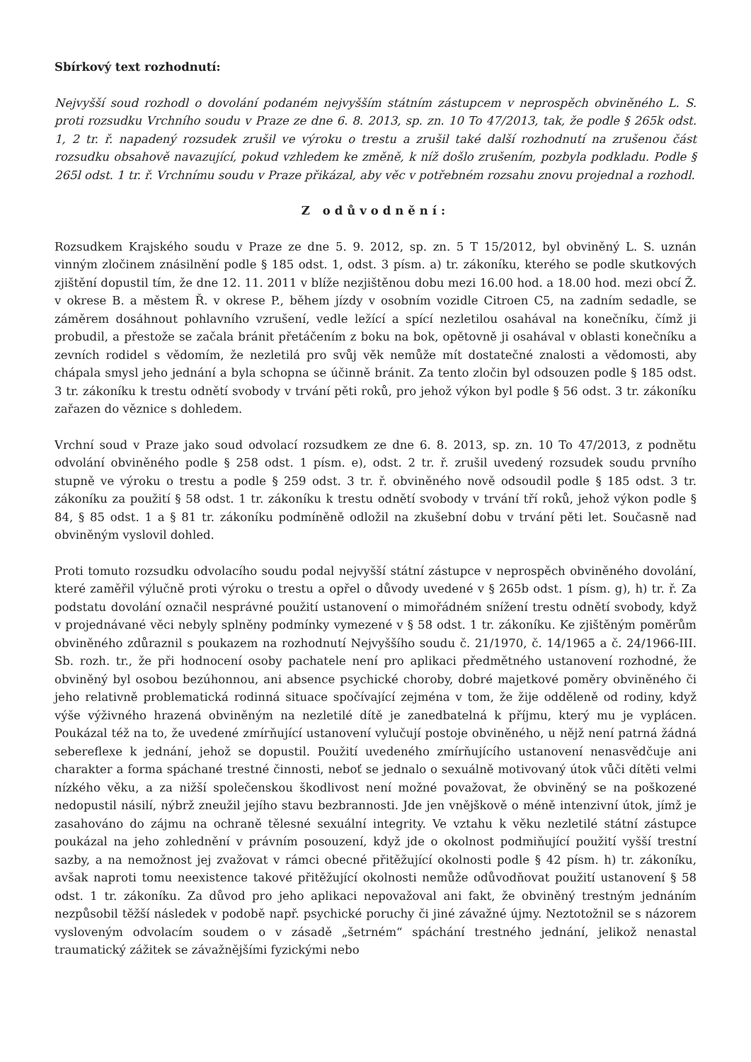Sbírkový text rozhodnutí:
Nejvyšší soud rozhodl o dovolání podaném nejvyšším státním zástupcem v neprospěch obviněného L. S. proti rozsudku Vrchního soudu v Praze ze dne 6. 8. 2013, sp. zn. 10 To 47/2013, tak, že podle § 265k odst. 1, 2 tr. ř. napadený rozsudek zrušil ve výroku o trestu a zrušil také další rozhodnutí na zrušenou část rozsudku obsahově navazující, pokud vzhledem ke změně, k níž došlo zrušením, pozbyla podkladu. Podle § 265l odst. 1 tr. ř. Vrchnímu soudu v Praze přikázal, aby věc v potřebném rozsahu znovu projednal a rozhodl.
Z odůvodnění:
Rozsudkem Krajského soudu v Praze ze dne 5. 9. 2012, sp. zn. 5 T 15/2012, byl obviněný L. S. uznán vinným zločinem znásilnění podle § 185 odst. 1, odst. 3 písm. a) tr. zákoníku, kterého se podle skutkových zjištění dopustil tím, že dne 12. 11. 2011 v blíže nezjištěnou dobu mezi 16.00 hod. a 18.00 hod. mezi obcí Ž. v okrese B. a městem Ř. v okrese P., během jízdy v osobním vozidle Citroen C5, na zadním sedadle, se záměrem dosáhnout pohlavního vzrušení, vedle ležící a spící nezletilou osahával na konečníku, čímž ji probudil, a přestože se začala bránit přetáčením z boku na bok, opětovně ji osahával v oblasti konečníku a zevních rodidel s vědomím, že nezletilá pro svůj věk nemůže mít dostatečné znalosti a vědomosti, aby chápala smysl jeho jednání a byla schopna se účinně bránit. Za tento zločin byl odsouzen podle § 185 odst. 3 tr. zákoníku k trestu odnětí svobody v trvání pěti roků, pro jehož výkon byl podle § 56 odst. 3 tr. zákoníku zařazen do věznice s dohledem.
Vrchní soud v Praze jako soud odvolací rozsudkem ze dne 6. 8. 2013, sp. zn. 10 To 47/2013, z podnětu odvolání obviněného podle § 258 odst. 1 písm. e), odst. 2 tr. ř. zrušil uvedený rozsudek soudu prvního stupně ve výroku o trestu a podle § 259 odst. 3 tr. ř. obviněného nově odsoudil podle § 185 odst. 3 tr. zákoníku za použití § 58 odst. 1 tr. zákoníku k trestu odnětí svobody v trvání tří roků, jehož výkon podle § 84, § 85 odst. 1 a § 81 tr. zákoníku podmíněně odložil na zkušební dobu v trvání pěti let. Současně nad obviněným vyslovil dohled.
Proti tomuto rozsudku odvolacího soudu podal nejvyšší státní zástupce v neprospěch obviněného dovolání, které zaměřil výlučně proti výroku o trestu a opřel o důvody uvedené v § 265b odst. 1 písm. g), h) tr. ř. Za podstatu dovolání označil nesprávné použití ustanovení o mimořádném snížení trestu odnětí svobody, když v projednávané věci nebyly splněny podmínky vymezené v § 58 odst. 1 tr. zákoníku. Ke zjištěným poměrům obviněného zdůraznil s poukazem na rozhodnutí Nejvyššího soudu č. 21/1970, č. 14/1965 a č. 24/1966-III. Sb. rozh. tr., že při hodnocení osoby pachatele není pro aplikaci předmětného ustanovení rozhodné, že obviněný byl osobou bezúhonnou, ani absence psychické choroby, dobré majetkové poměry obviněného či jeho relativně problematická rodinná situace spočívající zejména v tom, že žije odděleně od rodiny, když výše výživného hrazená obviněným na nezletilé dítě je zanedbatelná k příjmu, který mu je vyplácen. Poukázal též na to, že uvedené zmírňující ustanovení vylučují postoje obviněného, u nějž není patrná žádná sebereflexe k jednání, jehož se dopustil. Použití uvedeného zmírňujícího ustanovení nenasvědčuje ani charakter a forma spáchané trestné činnosti, neboť se jednalo o sexuálně motivovaný útok vůči dítěti velmi nízkého věku, a za nižší společenskou škodlivost není možné považovat, že obviněný se na poškozené nedopustil násilí, nýbrž zneužil jejího stavu bezbrannosti. Jde jen vnějškově o méně intenzivní útok, jímž je zasahováno do zájmu na ochraně tělesné sexuální integrity. Ve vztahu k věku nezletilé státní zástupce poukázal na jeho zohlednění v právním posouzení, když jde o okolnost podmiňující použití vyšší trestní sazby, a na nemožnost jej zvažovat v rámci obecné přitěžující okolnosti podle § 42 písm. h) tr. zákoníku, avšak naproti tomu neexistence takové přitěžující okolnosti nemůže odůvodňovat použití ustanovení § 58 odst. 1 tr. zákoníku. Za důvod pro jeho aplikaci nepovažoval ani fakt, že obviněný trestným jednáním nezpůsobil těžší následek v podobě např. psychické poruchy či jiné závažné újmy. Neztotožnil se s názorem vysloveným odvolacím soudem o v zásadě „šetrném“ spáchání trestného jednání, jelikož nenastal traumatický zážitek se závažnějšími fyzickými nebo